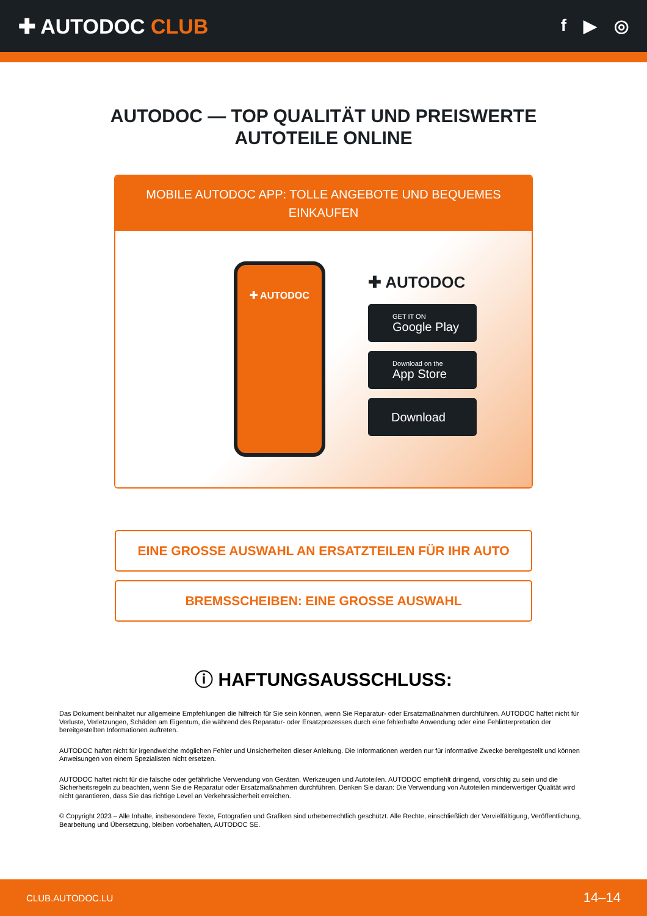✚ AUTODOC CLUB
f ▶ ◎
AUTODOC — TOP QUALITÄT UND PREISWERTE
AUTOTEILE ONLINE
MOBILE AUTODOC APP: TOLLE ANGEBOTE UND BEQUEMES EINKAUFEN
✚ AUTODOC
✚ AUTODOC
GET IT ON
Google Play
Download on the
App Store
Download
EINE GROSSE AUSWAHL AN ERSATZTEILEN FÜR IHR AUTO
BREMSSCHEIBEN: EINE GROSSE AUSWAHL
ⓘ HAFTUNGSAUSSCHLUSS:
Das Dokument beinhaltet nur allgemeine Empfehlungen die hilfreich für Sie sein können, wenn Sie Reparatur- oder Ersatzmaßnahmen durchführen. AUTODOC haftet nicht für Verluste, Verletzungen, Schäden am Eigentum, die während des Reparatur- oder Ersatzprozesses durch eine fehlerhafte Anwendung oder eine Fehlinterpretation der bereitgestellten Informationen auftreten.
AUTODOC haftet nicht für irgendwelche möglichen Fehler und Unsicherheiten dieser Anleitung. Die Informationen werden nur für informative Zwecke bereitgestellt und können Anweisungen von einem Spezialisten nicht ersetzen.
AUTODOC haftet nicht für die falsche oder gefährliche Verwendung von Geräten, Werkzeugen und Autoteilen. AUTODOC empfiehlt dringend, vorsichtig zu sein und die Sicherheitsregeln zu beachten, wenn Sie die Reparatur oder Ersatzmaßnahmen durchführen. Denken Sie daran: Die Verwendung von Autoteilen minderwertiger Qualität wird nicht garantieren, dass Sie das richtige Level an Verkehrssicherheit erreichen.
© Copyright 2023 – Alle Inhalte, insbesondere Texte, Fotografien und Grafiken sind urheberrechtlich geschützt. Alle Rechte, einschließlich der Vervielfältigung, Veröffentlichung, Bearbeitung und Übersetzung, bleiben vorbehalten, AUTODOC SE.
CLUB.AUTODOC.LU 14–14